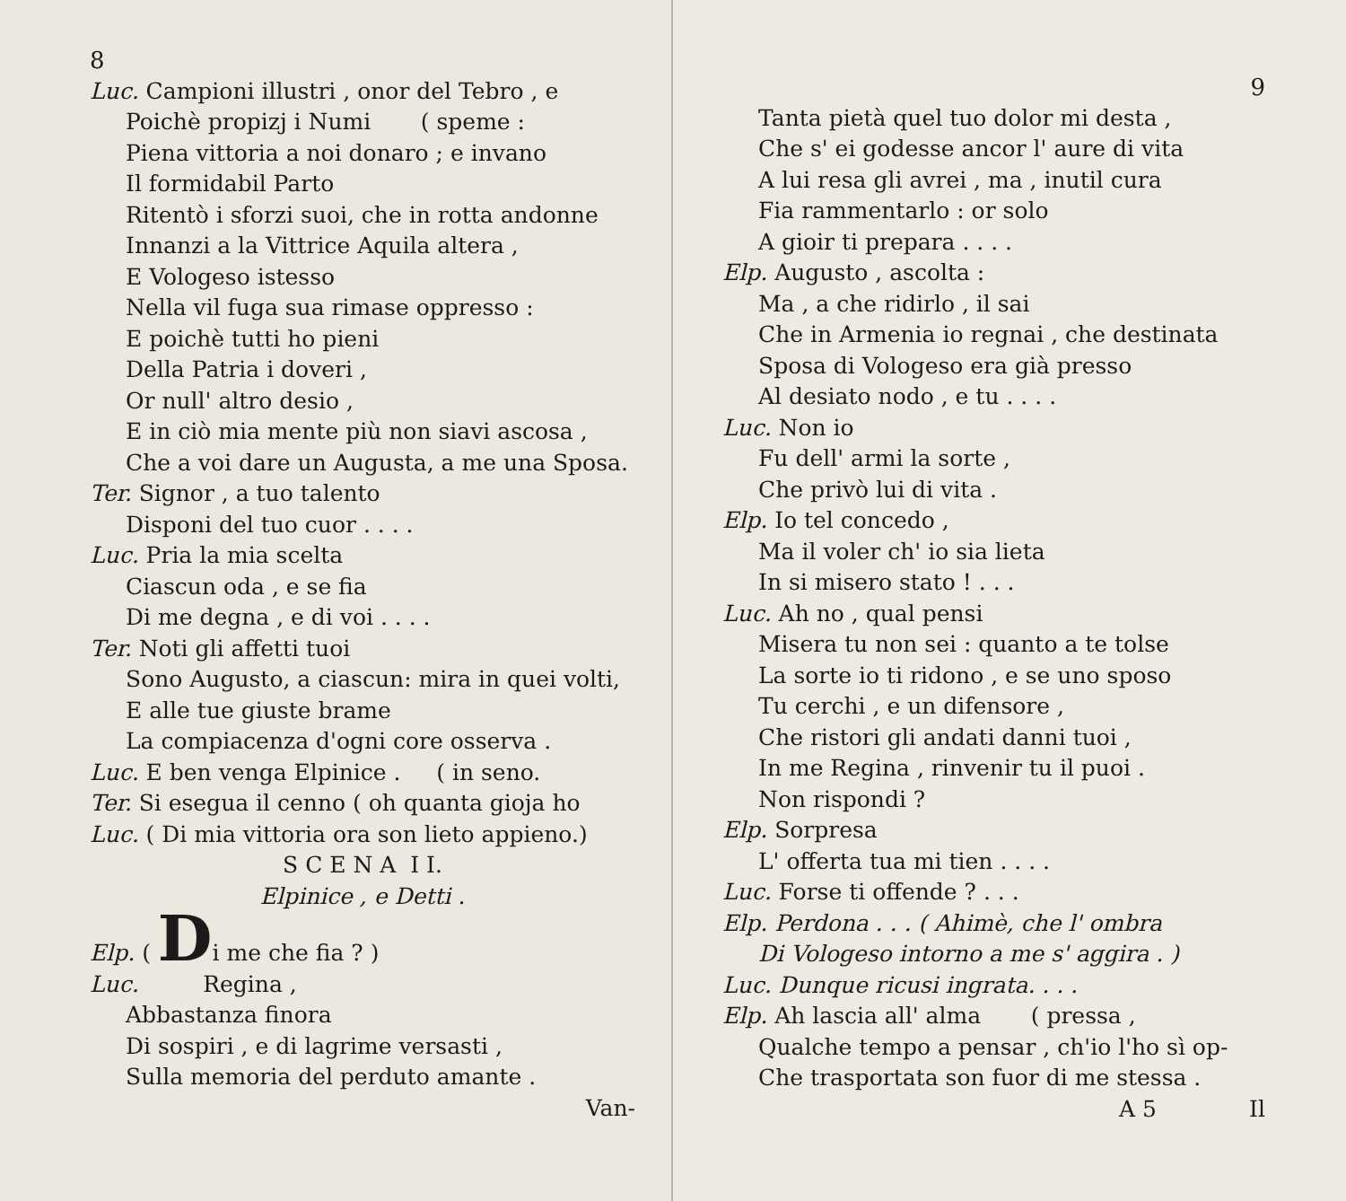8
Luc. Campioni illustri , onor del Tebro , e
Poichè propizj i Numi ( speme :
Piena vittoria a noi donaro ; e invano
Il formidabil Parto
Ritentò i sforzi suoi, che in rotta andonne
Innanzi a la Vittrice Aquila altera ,
E Vologeso istesso
Nella vil fuga sua rimase oppresso :
E poichè tutti ho pieni
Della Patria i doveri ,
Or null' altro desio ,
E in ciò mia mente più non siavi ascosa ,
Che a voi dare un Augusta, a me una Sposa.
Ter. Signor , a tuo talento
Disponi del tuo cuor . . . .
Luc. Pria la mia scelta
Ciascun oda , e se fia
Di me degna , e di voi . . . .
Ter. Noti gli affetti tuoi
Sono Augusto, a ciascun: mira in quei volti,
E alle tue giuste brame
La compiacenza d'ogni core osserva .
Luc. E ben venga Elpinice . ( in seno.
Ter. Si esegua il cenno ( oh quanta gioja ho
Luc. ( Di mia vittoria ora son lieto appieno.)
S C E N A I I.
Elpinice , e Detti .
Elp. ( Di me che fia ? )
Luc. Regina ,
Abbastanza finora
Di sospiri , e di lagrime versasti ,
Sulla memoria del perduto amante .
Van-
9
Tanta pietà quel tuo dolor mi desta ,
Che s' ei godesse ancor l' aure di vita
A lui resa gli avrei , ma , inutil cura
Fia rammentarlo : or solo
A gioir ti prepara . . . .
Elp. Augusto , ascolta :
Ma , a che ridirlo , il sai
Che in Armenia io regnai , che destinata
Sposa di Vologeso era già presso
Al desiato nodo , e tu . . . .
Luc. Non io
Fu dell' armi la sorte ,
Che privò lui di vita .
Elp. Io tel concedo ,
Ma il voler ch' io sia lieta
In si misero stato ! . . .
Luc. Ah no , qual pensi
Misera tu non sei : quanto a te tolse
La sorte io ti ridono , e se uno sposo
Tu cerchi , e un difensore ,
Che ristori gli andati danni tuoi ,
In me Regina , rinvenir tu il puoi .
Non rispondi ?
Elp. Sorpresa
L' offerta tua mi tien . . . .
Luc. Forse ti offende ? . . .
Elp. Perdona . . . ( Ahimè, che l' ombra
Di Vologeso intorno a me s' aggira . )
Luc. Dunque ricusi ingrata. . . .
Elp. Ah lascia all' alma ( pressa ,
Qualche tempo a pensar , ch'io l'ho sì op-
Che trasportata son fuor di me stessa .
A 5 Il